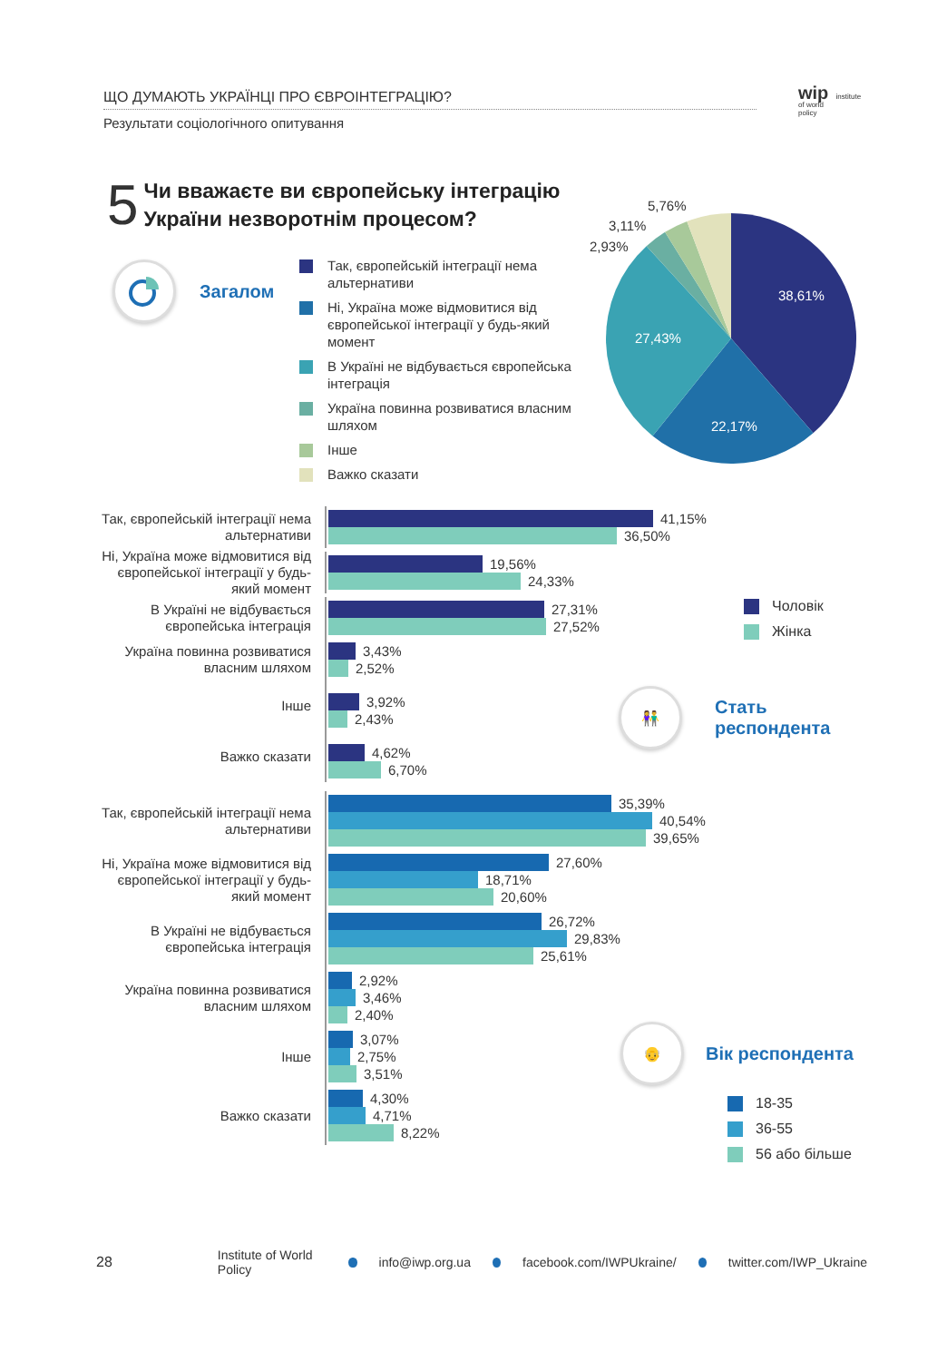ЩО ДУМАЮТЬ УКРАЇНЦІ ПРО ЄВРОІНТЕГРАЦІЮ?
Результати соціологічного опитування
wip institute
of world
policy
5
Чи вважаєте ви європейську інтеграцію
України незворотнім процесом?
Загалом
Так, європейській інтеграції нема альтернативи
Ні, Україна може відмовитися від європейської інтеграції у будь-який момент
В Україні не відбувається європейська інтеграція
Україна повинна розвиватися власним шляхом
Інше
Важко сказати
38,61%
27,43%
22,17%
5,76%
3,11%
2,93%
Так, європейській інтеграції нема альтернативи
41,15%
36,50%
Ні, Україна може відмовитися від європейської інтеграції у будь-який момент
19,56%
24,33%
В Україні не відбувається європейська інтеграція
27,31%
27,52%
Україна повинна розвиватися власним шляхом
3,43%
2,52%
Інше
3,92%
2,43%
Важко сказати
4,62%
6,70%
Чоловік
Жінка
👫
Стать
респондента
Так, європейській інтеграції нема альтернативи
35,39%
40,54%
39,65%
Ні, Україна може відмовитися від європейської інтеграції у будь-який момент
27,60%
18,71%
20,60%
В Україні не відбувається європейська інтеграція
26,72%
29,83%
25,61%
Україна повинна розвиватися власним шляхом
2,92%
3,46%
2,40%
Інше
3,07%
2,75%
3,51%
Важко сказати
4,30%
4,71%
8,22%
👴
Вік респондента
18-35
36-55
56 або більше
28 Institute of World Policy info@iwp.org.ua facebook.com/IWPUkraine/ twitter.com/IWP_Ukraine